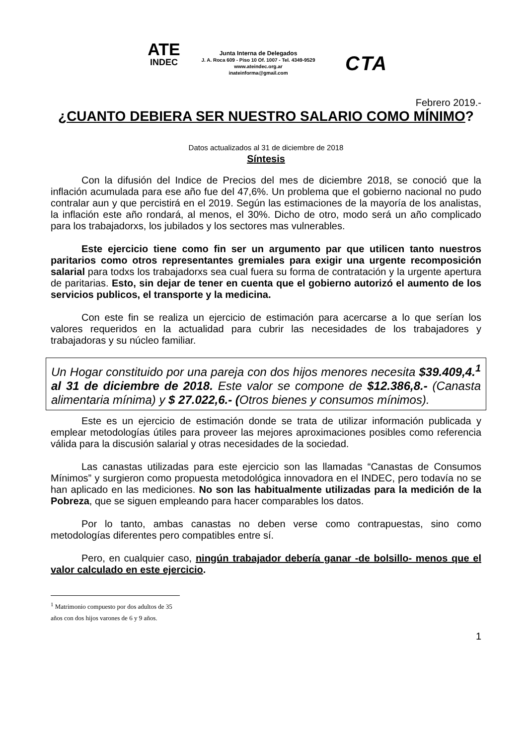ATE
INDEC
Junta Interna de Delegados
J. A. Roca 609 - Piso 10 Of. 1007 - Tel. 4349-9529
www.ateindec.org.ar
inateinforma@gmail.com
CTA
Febrero 2019.-
¿CUANTO DEBIERA SER NUESTRO SALARIO COMO MÍNIMO?
Datos actualizados al 31 de diciembre de 2018
Síntesis
Con la difusión del Indice de Precios del mes de diciembre 2018, se conoció que la inflación acumulada para ese año fue del 47,6%. Un problema que el gobierno nacional no pudo contralar aun y que percistirá en el 2019. Según las estimaciones de la mayoría de los analistas, la inflación este año rondará, al menos, el 30%. Dicho de otro, modo será un año complicado para los trabajadorxs, los jubilados y los sectores mas vulnerables.
Este ejercicio tiene como fin ser un argumento par que utilicen tanto nuestros paritarios como otros representantes gremiales para exigir una urgente recomposición salarial para todxs los trabajadorxs sea cual fuera su forma de contratación y la urgente apertura de paritarias. Esto, sin dejar de tener en cuenta que el gobierno autorizó el aumento de los servicios publicos, el transporte y la medicina.
Con este fin se realiza un ejercicio de estimación para acercarse a lo que serían los valores requeridos en la actualidad para cubrir las necesidades de los trabajadores y trabajadoras y su núcleo familiar.
Un Hogar constituido por una pareja con dos hijos menores necesita $39.409,4.<sup>1</sup> al 31 de diciembre de 2018. Este valor se compone de $12.386,8.- (Canasta alimentaria mínima) y $ 27.022,6.- (Otros bienes y consumos mínimos).
Este es un ejercicio de estimación donde se trata de utilizar información publicada y emplear metodologías útiles para proveer las mejores aproximaciones posibles como referencia válida para la discusión salarial y otras necesidades de la sociedad.
Las canastas utilizadas para este ejercicio son las llamadas “Canastas de Consumos Mínimos” y surgieron como propuesta metodológica innovadora en el INDEC, pero todavía no se han aplicado en las mediciones. No son las habitualmente utilizadas para la medición de la Pobreza, que se siguen empleando para hacer comparables los datos.
Por lo tanto, ambas canastas no deben verse como contrapuestas, sino como metodologías diferentes pero compatibles entre sí.
Pero, en cualquier caso, ningún trabajador debería ganar -de bolsillo- menos que el valor calculado en este ejercicio.
<sup>1</sup> Matrimonio compuesto por dos adultos de 35 años con dos hijos varones de 6 y 9 años.
1